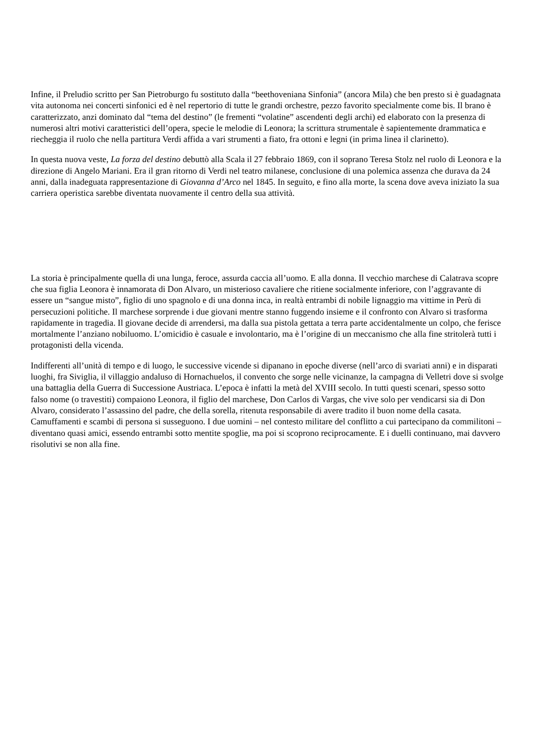Infine, il Preludio scritto per San Pietroburgo fu sostituto dalla “beethoveniana Sinfonia” (ancora Mila) che ben presto si è guadagnata vita autonoma nei concerti sinfonici ed è nel repertorio di tutte le grandi orchestre, pezzo favorito specialmente come bis. Il brano è caratterizzato, anzi dominato dal “tema del destino” (le frementi “volatine” ascendenti degli archi) ed elaborato con la presenza di numerosi altri motivi caratteristici dell’opera, specie le melodie di Leonora; la scrittura strumentale è sapientemente drammatica e riecheggia il ruolo che nella partitura Verdi affida a vari strumenti a fiato, fra ottoni e legni (in prima linea il clarinetto).
In questa nuova veste, La forza del destino debuttò alla Scala il 27 febbraio 1869, con il soprano Teresa Stolz nel ruolo di Leonora e la direzione di Angelo Mariani. Era il gran ritorno di Verdi nel teatro milanese, conclusione di una polemica assenza che durava da 24 anni, dalla inadeguata rappresentazione di Giovanna d’Arco nel 1845. In seguito, e fino alla morte, la scena dove aveva iniziato la sua carriera operistica sarebbe diventata nuovamente il centro della sua attività.
La storia è principalmente quella di una lunga, feroce, assurda caccia all’uomo. E alla donna. Il vecchio marchese di Calatrava scopre che sua figlia Leonora è innamorata di Don Alvaro, un misterioso cavaliere che ritiene socialmente inferiore, con l’aggravante di essere un “sangue misto”, figlio di uno spagnolo e di una donna inca, in realtà entrambi di nobile lignaggio ma vittime in Perù di persecuzioni politiche. Il marchese sorprende i due giovani mentre stanno fuggendo insieme e il confronto con Alvaro si trasforma rapidamente in tragedia. Il giovane decide di arrendersi, ma dalla sua pistola gettata a terra parte accidentalmente un colpo, che ferisce mortalmente l’anziano nobiluomo. L’omicidio è casuale e involontario, ma è l’origine di un meccanismo che alla fine stritolerà tutti i protagonisti della vicenda.
Indifferenti all’unità di tempo e di luogo, le successive vicende si dipanano in epoche diverse (nell’arco di svariati anni) e in disparati luoghi, fra Siviglia, il villaggio andaluso di Hornachuelos, il convento che sorge nelle vicinanze, la campagna di Velletri dove si svolge una battaglia della Guerra di Successione Austriaca. L’epoca è infatti la metà del XVIII secolo. In tutti questi scenari, spesso sotto falso nome (o travestiti) compaiono Leonora, il figlio del marchese, Don Carlos di Vargas, che vive solo per vendicarsi sia di Don Alvaro, considerato l’assassino del padre, che della sorella, ritenuta responsabile di avere tradito il buon nome della casata. Camuffamenti e scambi di persona si susseguono. I due uomini – nel contesto militare del conflitto a cui partecipano da commilitoni – diventano quasi amici, essendo entrambi sotto mentite spoglie, ma poi si scoprono reciprocamente. E i duelli continuano, mai davvero risolutivi se non alla fine.